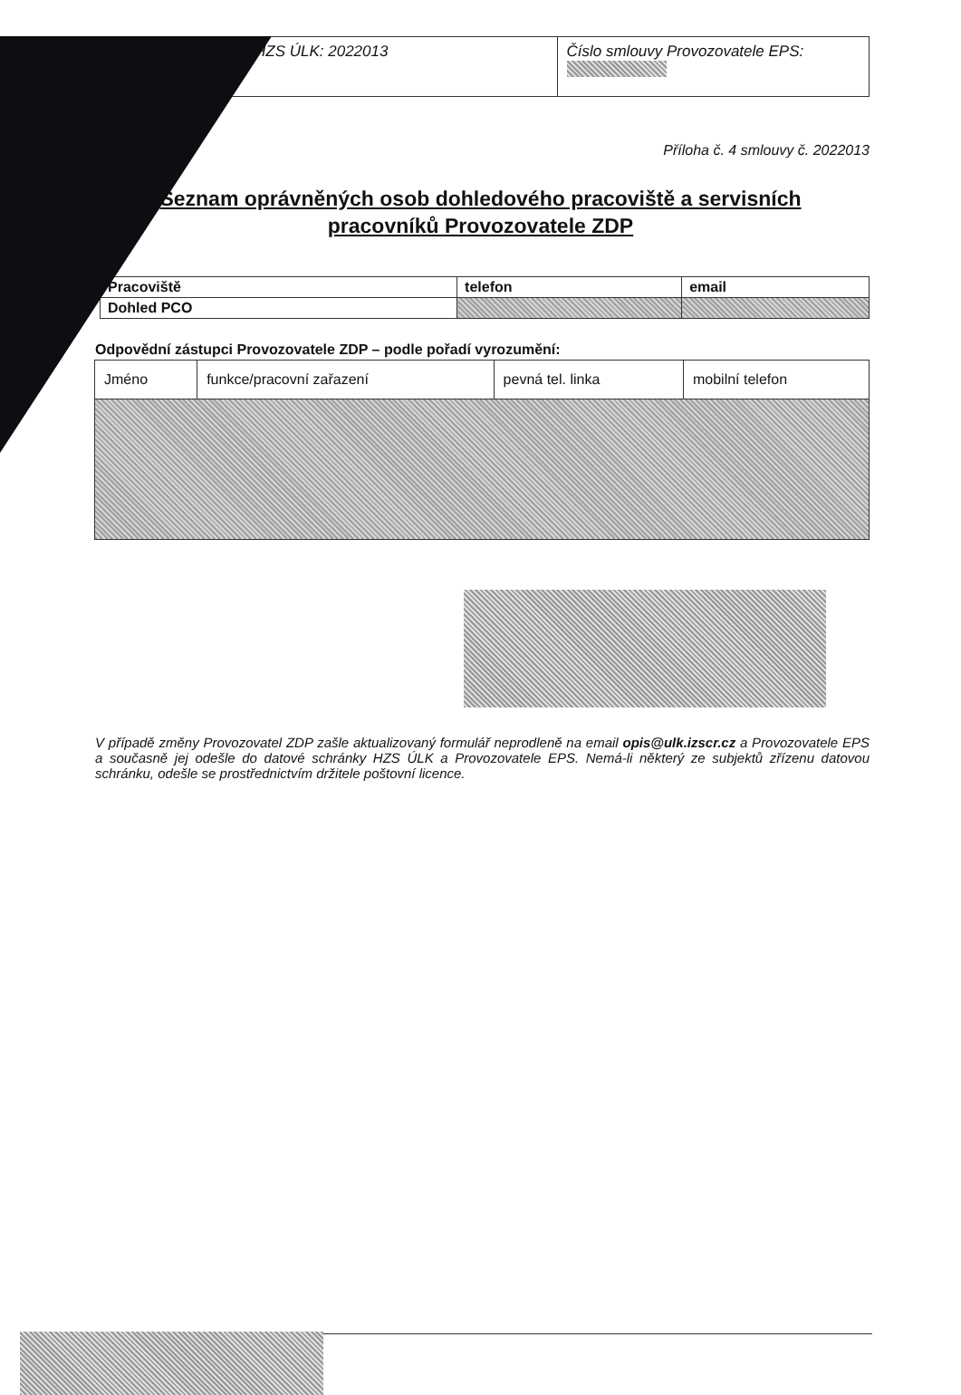HZS ÚLK: 2022013 Číslo smlouvy Provozovatele EPS:
Příloha č. 4 smlouvy č. 2022013
Seznam oprávněných osob dohledového pracoviště a servisních pracovníků Provozovatele ZDP
| Pracoviště | telefon | email |
| Dohled PCO | | |
Odpovědní zástupci Provozovatele ZDP – podle pořadí vyrozumění:
| Jméno | funkce/pracovní zařazení | pevná tel. linka | mobilní telefon |
| --- | --- | --- | --- |
V případě změny Provozovatel ZDP zašle aktualizovaný formulář neprodleně na email opis@ulk.izscr.cz a Provozovatele EPS a současně jej odešle do datové schránky HZS ÚLK a Provozovatele EPS. Nemá-li některý ze subjektů zřízenu datovou schránku, odešle se prostřednictvím držitele poštovní licence.